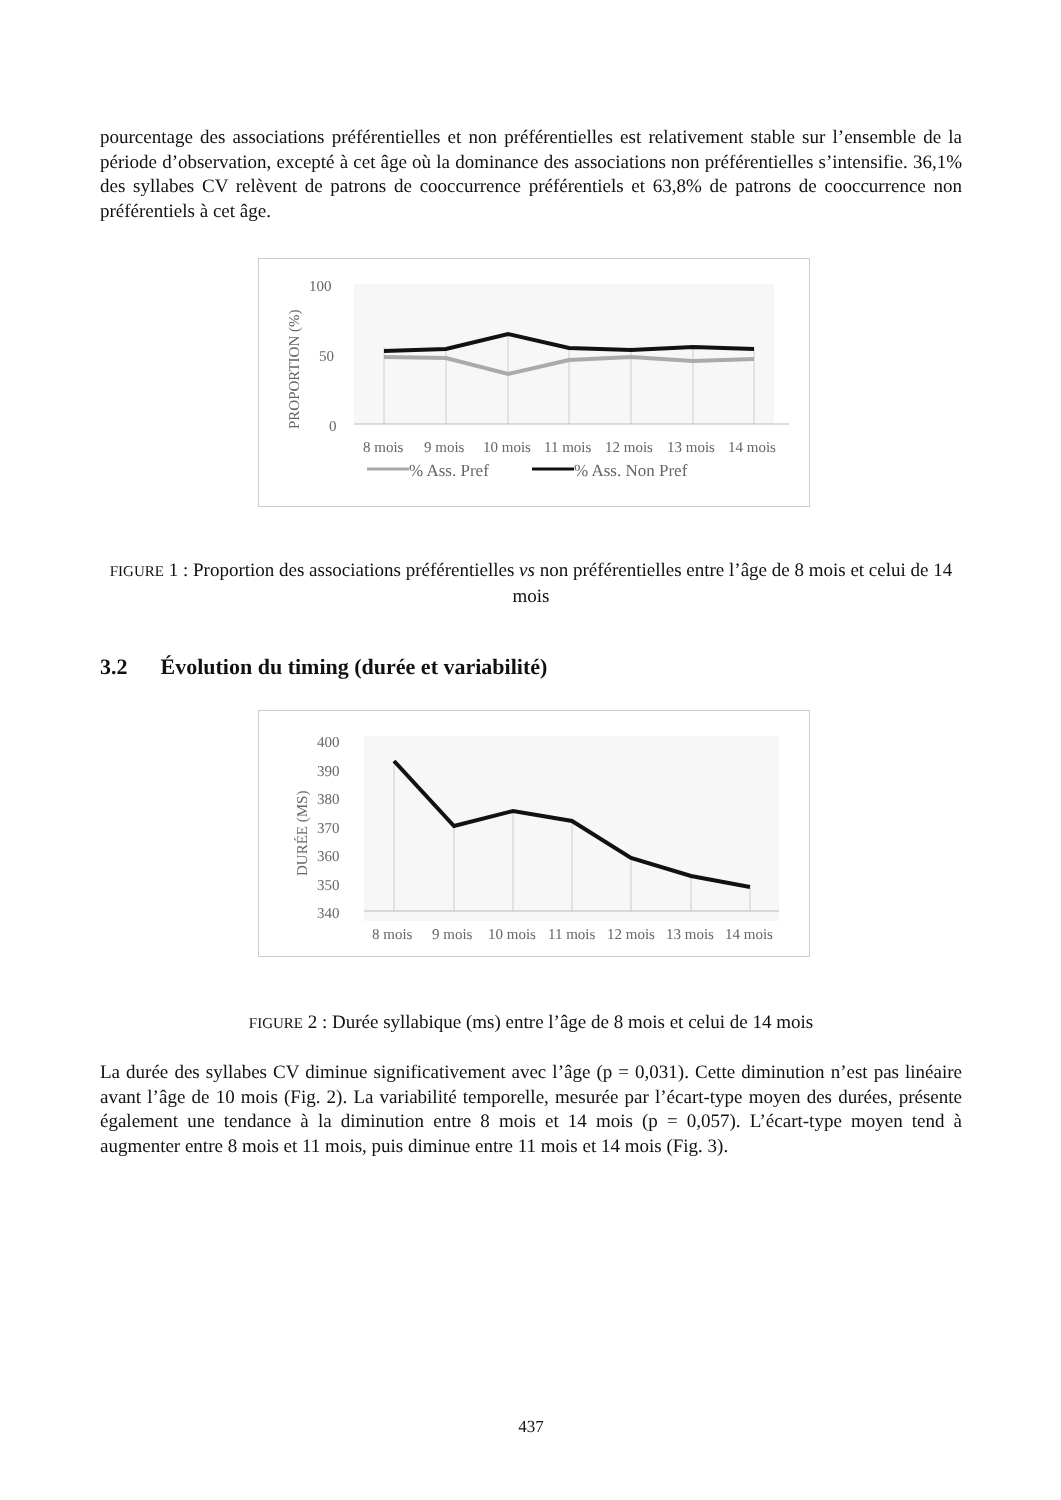pourcentage des associations préférentielles et non préférentielles est relativement stable sur l’ensemble de la période d’observation, excepté à cet âge où la dominance des associations non préférentielles s’intensifie. 36,1% des syllabes CV relèvent de patrons de cooccurrence préférentiels et 63,8% de patrons de cooccurrence non préférentiels à cet âge.
100
50
0
PROPORTION (%)
8 mois
9 mois
10 mois
11 mois
12 mois
13 mois
14 mois
% Ass. Pref
% Ass. Non Pref
FIGURE 1 : Proportion des associations préférentielles vs non préférentielles entre l’âge de 8 mois et celui de 14 mois
3.2 Évolution du timing (durée et variabilité)
400
390
380
370
360
350
340
DURÉE (MS)
8 mois
9 mois
10 mois
11 mois
12 mois
13 mois
14 mois
FIGURE 2 : Durée syllabique (ms) entre l’âge de 8 mois et celui de 14 mois
La durée des syllabes CV diminue significativement avec l’âge (p = 0,031). Cette diminution n’est pas linéaire avant l’âge de 10 mois (Fig. 2). La variabilité temporelle, mesurée par l’écart-type moyen des durées, présente également une tendance à la diminution entre 8 mois et 14 mois (p = 0,057). L’écart-type moyen tend à augmenter entre 8 mois et 11 mois, puis diminue entre 11 mois et 14 mois (Fig. 3).
437